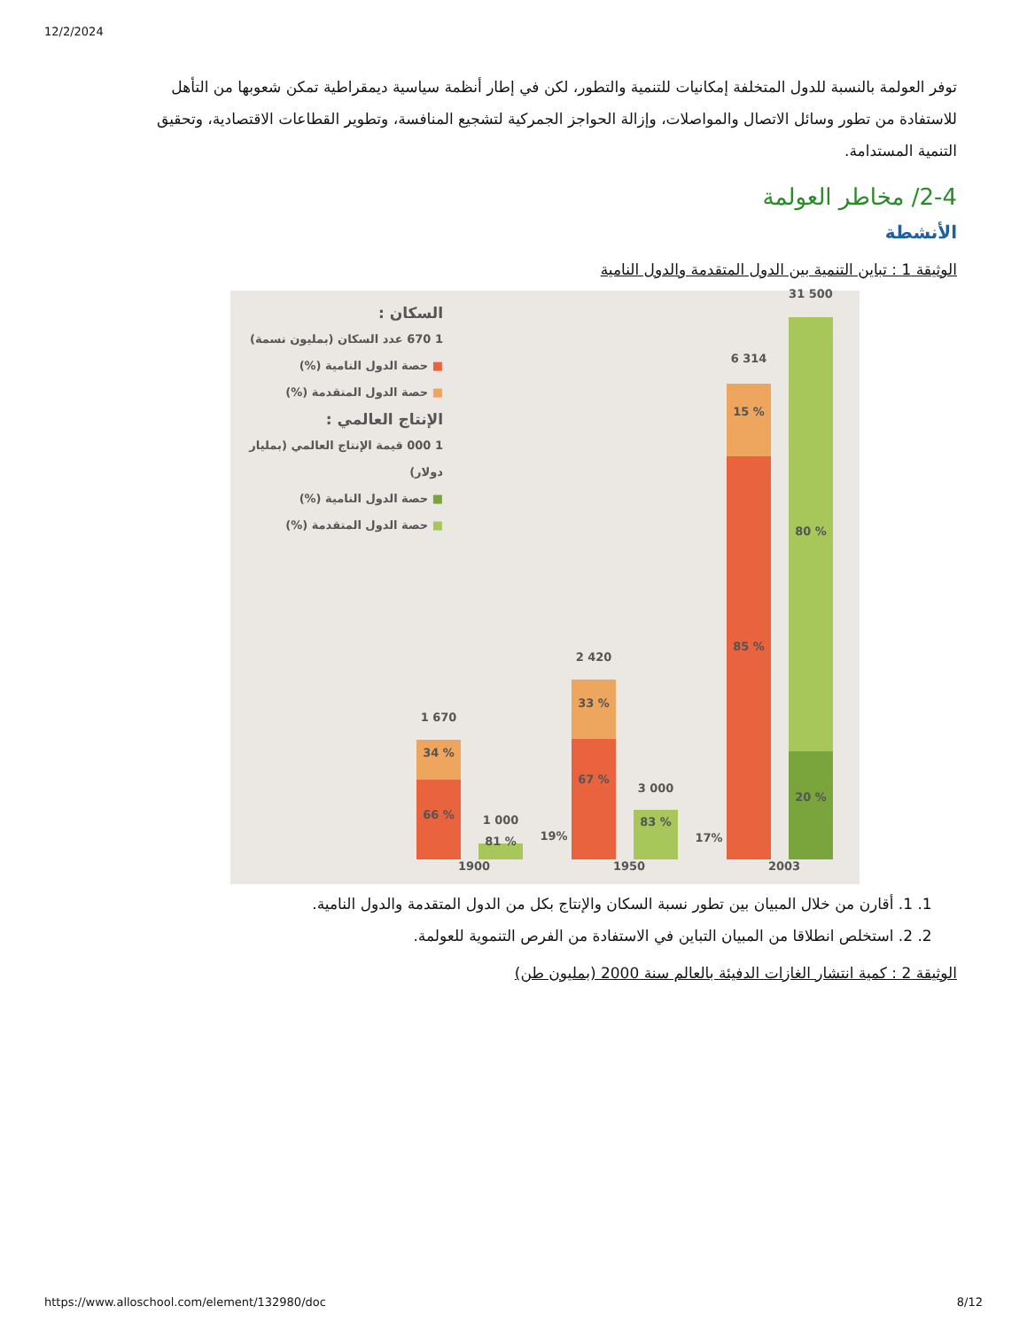12/2/2024
توفر العولمة بالنسبة للدول المتخلفة إمكانيات للتنمية والتطور، لكن في إطار أنظمة سياسية ديمقراطية تمكن شعوبها من التأهل للاستفادة من تطور وسائل الاتصال والمواصلات، وإزالة الحواجز الجمركية لتشجيع المنافسة، وتطوير القطاعات الاقتصادية، وتحقيق التنمية المستدامة.
2-4/ مخاطر العولمة
الأنشطة
الوثيقة 1 : تباين التنمية بين الدول المتقدمة والدول النامية
السكان :
1 670 عدد السكان (بمليون نسمة)
■ حصة الدول النامية (%)
■ حصة الدول المتقدمة (%)
الإنتاج العالمي :
1 000 قيمة الإنتاج العالمي (بمليار دولار)
■ حصة الدول النامية (%)
■ حصة الدول المتقدمة (%)
1 670
34 %
66 % 1 000
81 % 19%
2 420
33 %
67 %
3 000
83 %
17%
6 314
15 %
85 %
31 500
80 %
20 %
1900 1950 2003
1. 1. أقارن من خلال المبيان بين تطور نسبة السكان والإنتاج بكل من الدول المتقدمة والدول النامية.
2. 2. استخلص انطلاقا من المبيان التباين في الاستفادة من الفرص التنموية للعولمة.
الوثيقة 2 : كمية انتشار الغازات الدفيئة بالعالم سنة 2000 (بمليون طن)
https://www.alloschool.com/element/132980/doc 8/12